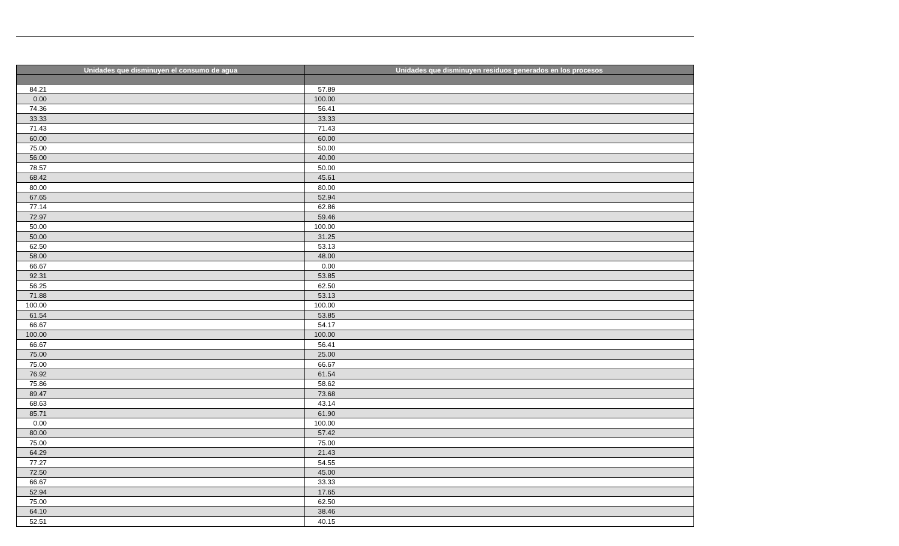| Unidades que disminuyen el consumo de agua | Unidades que disminuyen residuos generados en los procesos |
| --- | --- |
| 84.21 | 57.89 |
| 0.00 | 100.00 |
| 74.36 | 56.41 |
| 33.33 | 33.33 |
| 71.43 | 71.43 |
| 60.00 | 60.00 |
| 75.00 | 50.00 |
| 56.00 | 40.00 |
| 78.57 | 50.00 |
| 68.42 | 45.61 |
| 80.00 | 80.00 |
| 67.65 | 52.94 |
| 77.14 | 62.86 |
| 72.97 | 59.46 |
| 50.00 | 100.00 |
| 50.00 | 31.25 |
| 62.50 | 53.13 |
| 58.00 | 48.00 |
| 66.67 | 0.00 |
| 92.31 | 53.85 |
| 56.25 | 62.50 |
| 71.88 | 53.13 |
| 100.00 | 100.00 |
| 61.54 | 53.85 |
| 66.67 | 54.17 |
| 100.00 | 100.00 |
| 66.67 | 56.41 |
| 75.00 | 25.00 |
| 75.00 | 66.67 |
| 76.92 | 61.54 |
| 75.86 | 58.62 |
| 89.47 | 73.68 |
| 68.63 | 43.14 |
| 85.71 | 61.90 |
| 0.00 | 100.00 |
| 80.00 | 57.42 |
| 75.00 | 75.00 |
| 64.29 | 21.43 |
| 77.27 | 54.55 |
| 72.50 | 45.00 |
| 66.67 | 33.33 |
| 52.94 | 17.65 |
| 75.00 | 62.50 |
| 64.10 | 38.46 |
| 52.51 | 40.15 |